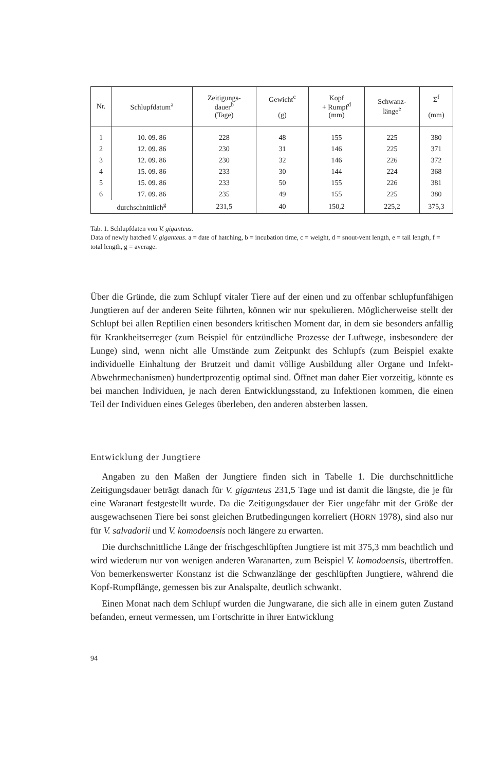| Nr. | Schlupfdatum<sup>a</sup> | Zeitigungs- dauer<sup>b</sup> (Tage) | Gewicht<sup>c</sup> (g) | Kopf + Rumpf<sup>d</sup> (mm) | Schwanz- länge<sup>e</sup> | Σ<sup>f</sup> (mm) |
| --- | --- | --- | --- | --- | --- | --- |
| 1 | 10. 09. 86 | 228 | 48 | 155 | 225 | 380 |
| 2 | 12. 09. 86 | 230 | 31 | 146 | 225 | 371 |
| 3 | 12. 09. 86 | 230 | 32 | 146 | 226 | 372 |
| 4 | 15. 09. 86 | 233 | 30 | 144 | 224 | 368 |
| 5 | 15. 09. 86 | 233 | 50 | 155 | 226 | 381 |
| 6 | 17. 09. 86 | 235 | 49 | 155 | 225 | 380 |
| durchschnittlich<sup>g</sup> | | 231,5 | 40 | 150,2 | 225,2 | 375,3 |
Tab. 1. Schlupfdaten von V. giganteus.
Data of newly hatched V. giganteus. a = date of hatching, b = incubation time, c = weight, d = snout-vent length, e = tail length, f = total length, g = average.
Über die Gründe, die zum Schlupf vitaler Tiere auf der einen und zu offenbar schlupfunfähigen Jungtieren auf der anderen Seite führten, können wir nur spekulieren. Möglicherweise stellt der Schlupf bei allen Reptilien einen besonders kritischen Moment dar, in dem sie besonders anfällig für Krankheitserreger (zum Beispiel für entzündliche Prozesse der Luftwege, insbesondere der Lunge) sind, wenn nicht alle Umstände zum Zeitpunkt des Schlupfs (zum Beispiel exakte individuelle Einhaltung der Brutzeit und damit völlige Ausbildung aller Organe und Infekt-Abwehrmechanismen) hundertprozentig optimal sind. Öffnet man daher Eier vorzeitig, könnte es bei manchen Individuen, je nach deren Entwicklungsstand, zu Infektionen kommen, die einen Teil der Individuen eines Geleges überleben, den anderen absterben lassen.
Entwicklung der Jungtiere
Angaben zu den Maßen der Jungtiere finden sich in Tabelle 1. Die durchschnittliche Zeitigungsdauer beträgt danach für V. giganteus 231,5 Tage und ist damit die längste, die je für eine Waranart festgestellt wurde. Da die Zeitigungsdauer der Eier ungefähr mit der Größe der ausgewachsenen Tiere bei sonst gleichen Brutbedingungen korreliert (HORN 1978), sind also nur für V. salvadorii und V. komodoensis noch längere zu erwarten.
Die durchschnittliche Länge der frischgeschlüpften Jungtiere ist mit 375,3 mm beachtlich und wird wiederum nur von wenigen anderen Waranarten, zum Beispiel V. komodoensis, übertroffen. Von bemerkenswerter Konstanz ist die Schwanzlänge der geschlüpften Jungtiere, während die Kopf-Rumpflänge, gemessen bis zur Analspalte, deutlich schwankt.
Einen Monat nach dem Schlupf wurden die Jungwarane, die sich alle in einem guten Zustand befanden, erneut vermessen, um Fortschritte in ihrer Entwicklung
94